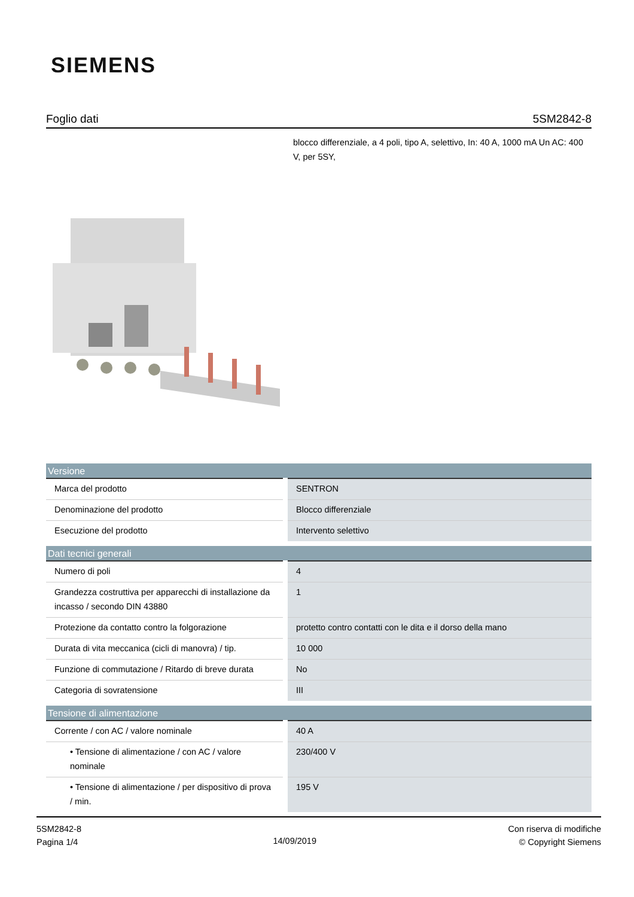SIEMENS
Foglio dati 5SM2842-8
blocco differenziale, a 4 poli, tipo A, selettivo, In: 40 A, 1000 mA Un AC: 400 V, per 5SY,
| Versione | |
| --- | --- |
| Marca del prodotto | SENTRON |
| Denominazione del prodotto | Blocco differenziale |
| Esecuzione del prodotto | Intervento selettivo |
| Dati tecnici generali | |
| Numero di poli | 4 |
| Grandezza costruttiva per apparecchi di installazione da incasso / secondo DIN 43880 | 1 |
| Protezione da contatto contro la folgorazione | protetto contro contatti con le dita e il dorso della mano |
| Durata di vita meccanica (cicli di manovra) / tip. | 10 000 |
| Funzione di commutazione / Ritardo di breve durata | No |
| Categoria di sovratensione | III |
| Tensione di alimentazione | |
| Corrente / con AC / valore nominale | 40 A |
| • Tensione di alimentazione / con AC / valore nominale | 230/400 V |
| • Tensione di alimentazione / per dispositivo di prova / min. | 195 V |
5SM2842-8
Pagina 1/4
14/09/2019
Con riserva di modifiche
© Copyright Siemens